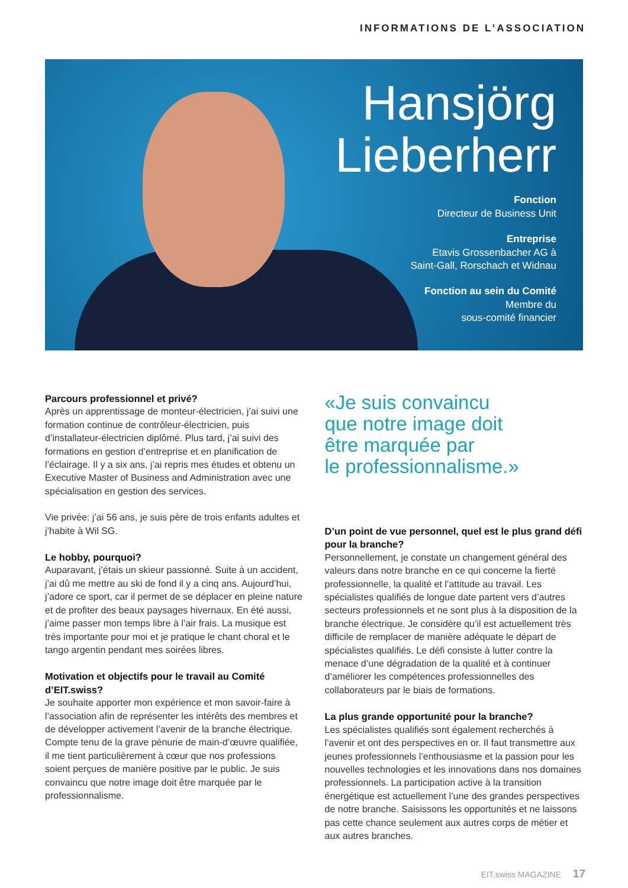INFORMATIONS DE L’ASSOCIATION
Hansjörg
Lieberherr
Fonction
Directeur de Business Unit
Entreprise
Etavis Grossenbacher AG à
Saint-Gall, Rorschach et Widnau
Fonction au sein du Comité
Membre du
sous-comité financier
Parcours professionnel et privé?
Après un apprentissage de monteur-électricien, j’ai suivi une formation continue de contrôleur-électricien, puis d’installateur-électricien diplômé. Plus tard, j’ai suivi des formations en gestion d’entreprise et en planification de l’éclairage. Il y a six ans, j’ai repris mes études et obtenu un Executive Master of Business and Administration avec une spécialisation en gestion des services.
Vie privée: j’ai 56 ans, je suis père de trois enfants adultes et j’habite à Wil SG.
Le hobby, pourquoi?
Auparavant, j’étais un skieur passionné. Suite à un accident, j’ai dû me mettre au ski de fond il y a cinq ans. Aujourd’hui, j’adore ce sport, car il permet de se dépla­cer en pleine nature et de profiter des beaux paysages hivernaux. En été aussi, j’aime passer mon temps libre à l’air frais. La musique est très importante pour moi et je pratique le chant choral et le tango argentin pendant mes soirées libres.
Motivation et objectifs pour le travail au Comité d’EIT.swiss?
Je souhaite apporter mon expérience et mon savoir-faire à l’association afin de représenter les intérêts des membres et de développer activement l’avenir de la branche électrique. Compte tenu de la grave pénurie de main-d’œuvre qualifiée, il me tient particulièrement à cœur que nos professions soient perçues de manière positive par le public. Je suis convaincu que notre image doit être marquée par le professionnalisme.
«Je suis convaincu
que notre image doit
être marquée par
le professionnalisme.»
D’un point de vue personnel, quel est le plus grand défi pour la branche?
Personnellement, je constate un changement général des valeurs dans notre branche en ce qui concerne la fierté professionnelle, la qualité et l’attitude au travail. Les spécialistes qualifiés de longue date partent vers d’autres secteurs professionnels et ne sont plus à la disposition de la branche électrique. Je considère qu’il est actuelle­ment très difficile de remplacer de manière adéquate le départ de spécialistes qualifiés. Le défi consiste à lutter contre la menace d’une dégradation de la qualité et à continuer d’améliorer les compétences professionnelles des collaborateurs par le biais de formations.
La plus grande opportunité pour la branche?
Les spécialistes qualifiés sont également recherchés à l’avenir et ont des perspectives en or. Il faut transmettre aux jeunes professionnels l’enthousiasme et la passion pour les nouvelles technologies et les innovations dans nos domaines professionnels. La participation active à la transition énergétique est actuellement l’une des grandes perspectives de notre branche. Saisissons les opportunités et ne laissons pas cette chance seulement aux autres corps de métier et aux autres branches.
EIT.swiss MAGAZINE 17